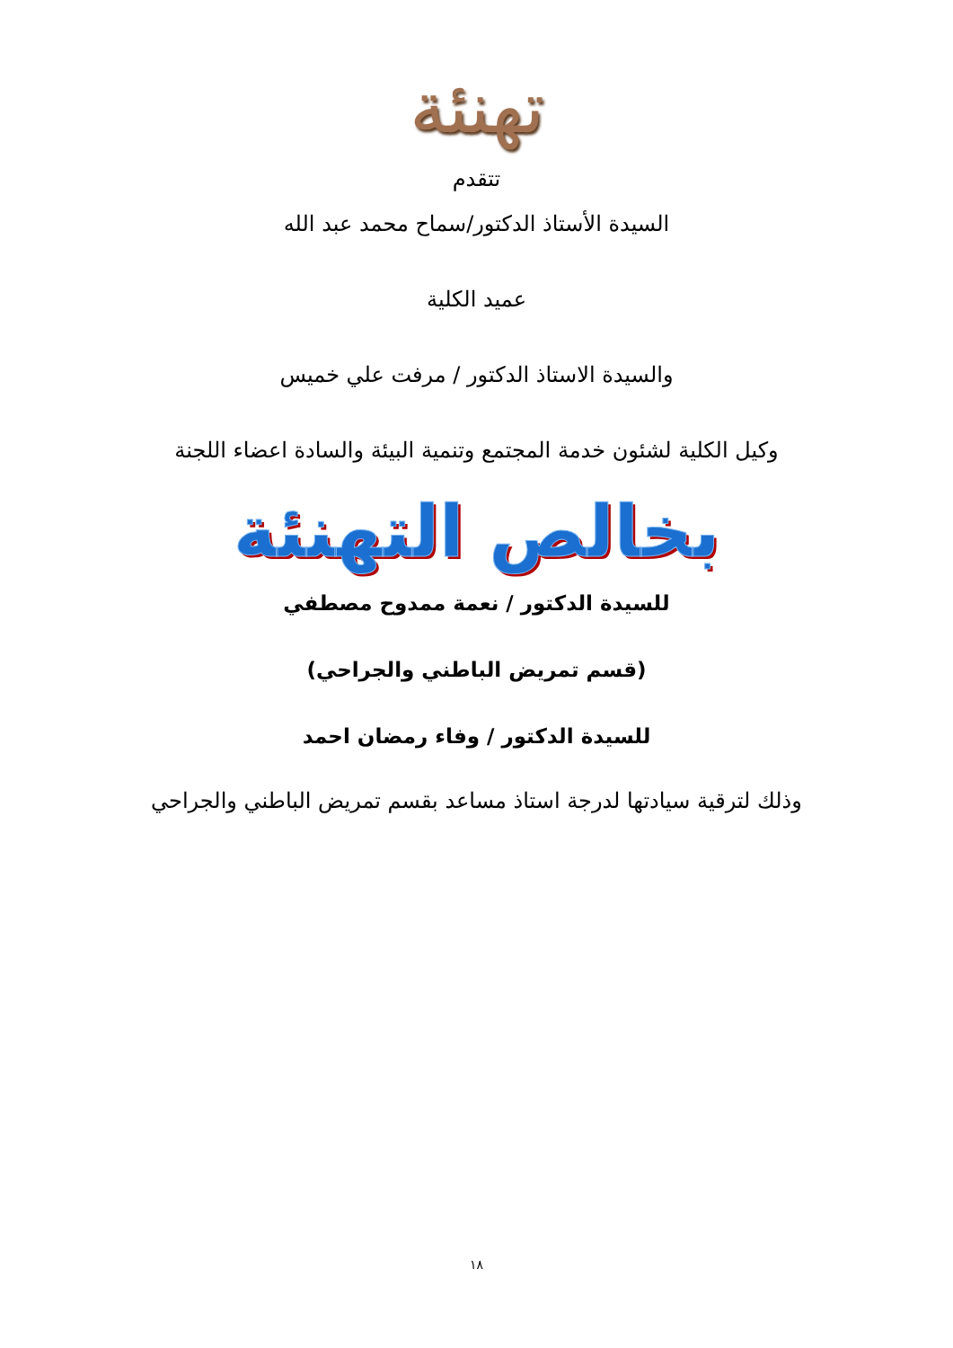تهنئة
تتقدم
السيدة الأستاذ الدكتور/سماح محمد عبد الله
عميد الكلية
والسيدة الاستاذ الدكتور / مرفت علي خميس
وكيل الكلية لشئون خدمة المجتمع وتنمية البيئة والسادة اعضاء اللجنة
بخالص التهنئة
للسيدة الدكتور / نعمة ممدوح مصطفي
(قسم تمريض الباطني والجراحي)
للسيدة الدكتور / وفاء رمضان احمد
وذلك لترقية سيادتها لدرجة استاذ مساعد بقسم تمريض الباطني والجراحي
١٨